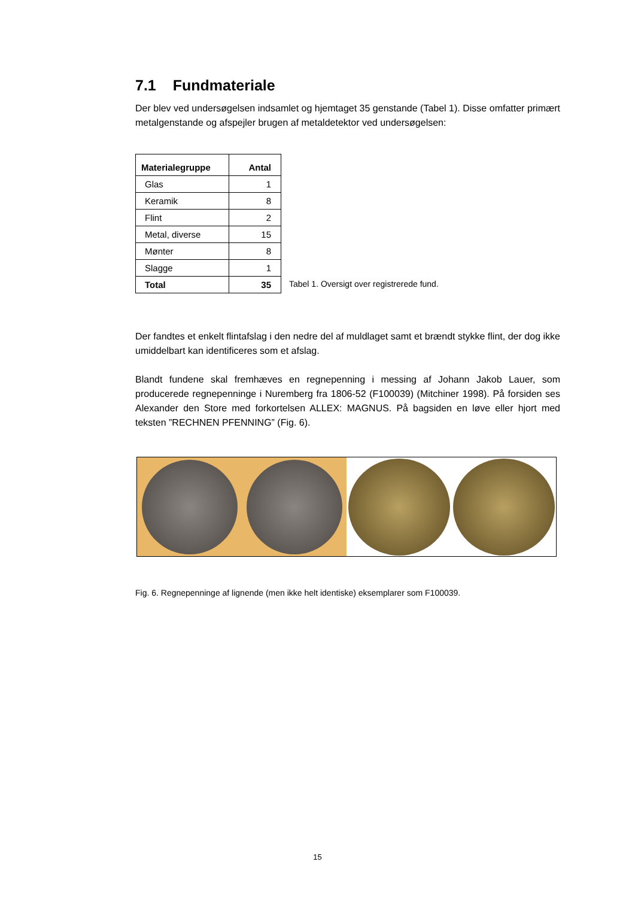7.1 Fundmateriale
Der blev ved undersøgelsen indsamlet og hjemtaget 35 genstande (Tabel 1). Disse omfatter primært metalgenstande og afspejler brugen af metaldetektor ved undersøgelsen:
| Materialegruppe | Antal |
| --- | --- |
| Glas | 1 |
| Keramik | 8 |
| Flint | 2 |
| Metal, diverse | 15 |
| Mønter | 8 |
| Slagge | 1 |
| Total | 35 |
Tabel 1. Oversigt over registrerede fund.
Der fandtes et enkelt flintafslag i den nedre del af muldlaget samt et brændt stykke flint, der dog ikke umiddelbart kan identificeres som et afslag.
Blandt fundene skal fremhæves en regnepenning i messing af Johann Jakob Lauer, som producerede regnepenninge i Nuremberg fra 1806-52 (F100039) (Mitchiner 1998). På forsiden ses Alexander den Store med forkortelsen ALLEX: MAGNUS. På bagsiden en løve eller hjort med teksten ”RECHNEN PFENNING” (Fig. 6).
Fig. 6. Regnepenninge af lignende (men ikke helt identiske) eksemplarer som F100039.
15